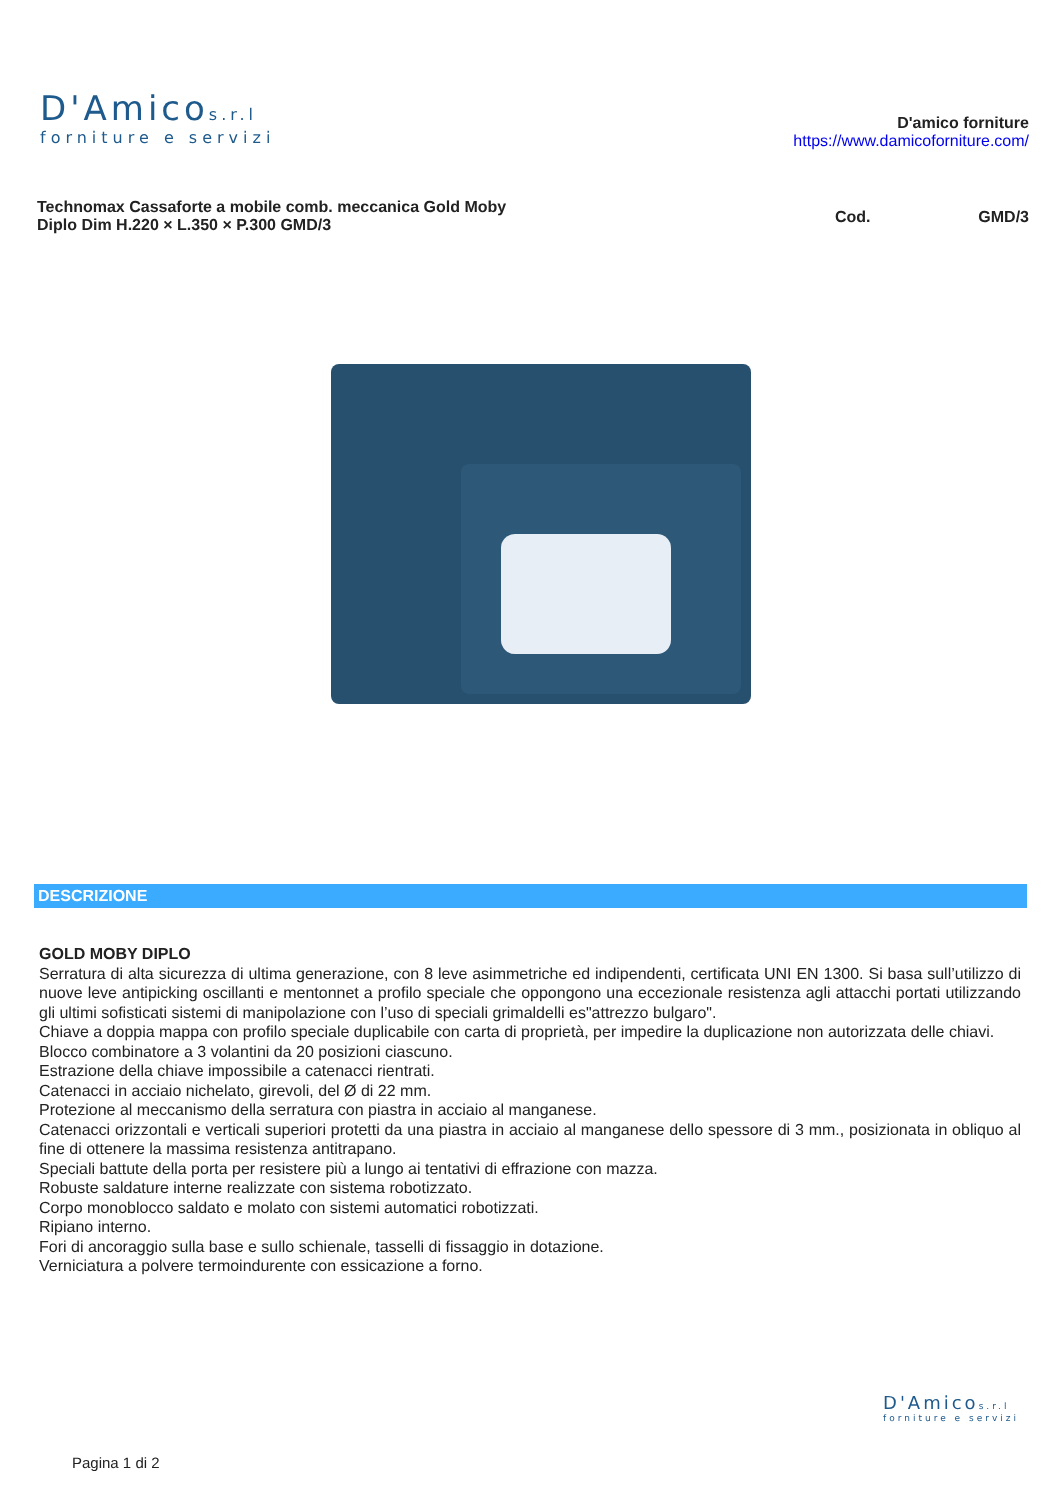D'Amicos.r.l
forniture e servizi
D'amico forniture
https://www.damicoforniture.com/
Technomax Cassaforte a mobile comb. meccanica Gold Moby Diplo Dim H.220 × L.350 × P.300 GMD/3
Cod. GMD/3
DESCRIZIONE
GOLD MOBY DIPLO
Serratura di alta sicurezza di ultima generazione, con 8 leve asimmetriche ed indipendenti, certificata UNI EN 1300. Si basa sull’utilizzo di nuove leve antipicking oscillanti e mentonnet a profilo speciale che oppongono una eccezionale resistenza agli attacchi portati utilizzando gli ultimi sofisticati sistemi di manipolazione con l’uso di speciali grimaldelli es"attrezzo bulgaro".
Chiave a doppia mappa con profilo speciale duplicabile con carta di proprietà, per impedire la duplicazione non autorizzata delle chiavi.
Blocco combinatore a 3 volantini da 20 posizioni ciascuno.
Estrazione della chiave impossibile a catenacci rientrati.
Catenacci in acciaio nichelato, girevoli, del Ø di 22 mm.
Protezione al meccanismo della serratura con piastra in acciaio al manganese.
Catenacci orizzontali e verticali superiori protetti da una piastra in acciaio al manganese dello spessore di 3 mm., posizionata in obliquo al fine di ottenere la massima resistenza antitrapano.
Speciali battute della porta per resistere più a lungo ai tentativi di effrazione con mazza.
Robuste saldature interne realizzate con sistema robotizzato.
Corpo monoblocco saldato e molato con sistemi automatici robotizzati.
Ripiano interno.
Fori di ancoraggio sulla base e sullo schienale, tasselli di fissaggio in dotazione.
Verniciatura a polvere termoindurente con essicazione a forno.
D'Amicos.r.l
forniture e servizi
Pagina 1 di 2